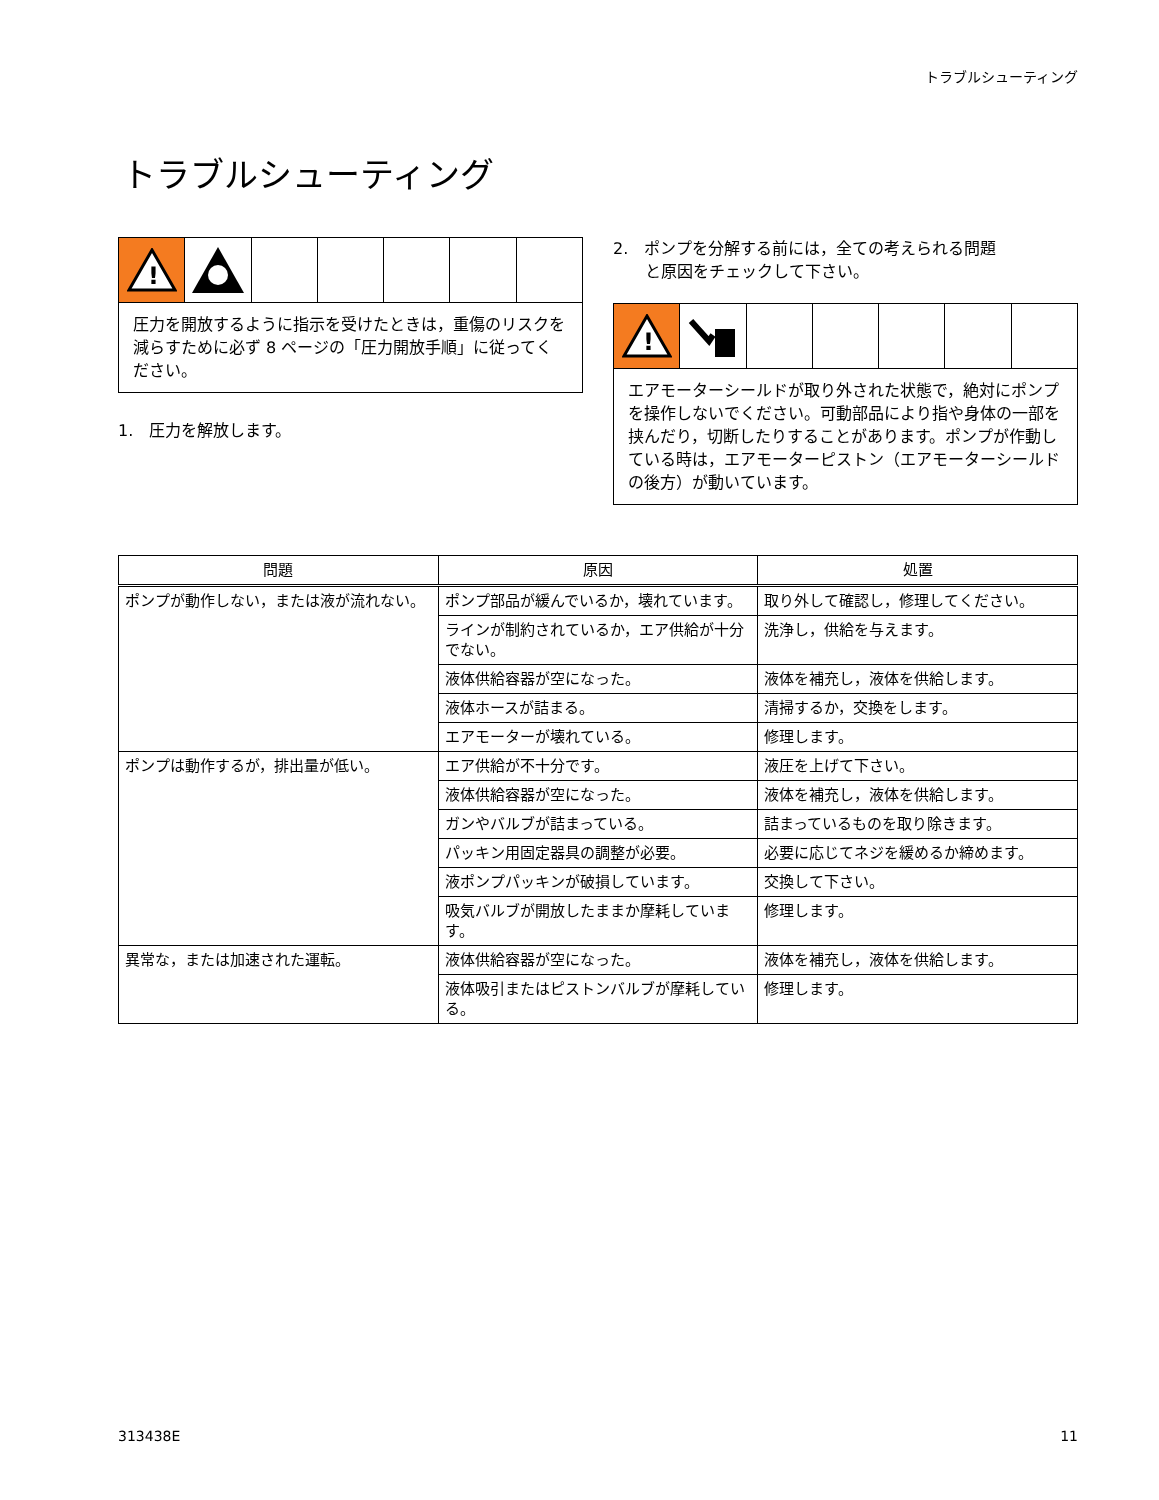トラブルシューティング
トラブルシューティング
!
圧力を開放するように指示を受けたときは，重傷のリスクを減らすために必ず 8 ページの「圧力開放手順」に従ってください。
1.　圧力を解放します。
2.　ポンプを分解する前には，全ての考えられる問題
　　と原因をチェックして下さい。
!
エアモーターシールドが取り外された状態で，絶対にポンプを操作しないでください。可動部品により指や身体の一部を挟んだり，切断したりすることがあります。ポンプが作動している時は，エアモーターピストン（エアモーターシールドの後方）が動いています。
| 問題 | 原因 | 処置 |
| --- | --- | --- |
| ポンプが動作しない，または液が流れない。 | ポンプ部品が緩んでいるか，壊れています。 | 取り外して確認し，修理してください。 |
| | ラインが制約されているか，エア供給が十分でない。 | 洗浄し，供給を与えます。 |
| | 液体供給容器が空になった。 | 液体を補充し，液体を供給します。 |
| | 液体ホースが詰まる。 | 清掃するか，交換をします。 |
| | エアモーターが壊れている。 | 修理します。 |
| ポンプは動作するが，排出量が低い。 | エア供給が不十分です。 | 液圧を上げて下さい。 |
| | 液体供給容器が空になった。 | 液体を補充し，液体を供給します。 |
| | ガンやバルブが詰まっている。 | 詰まっているものを取り除きます。 |
| | パッキン用固定器具の調整が必要。 | 必要に応じてネジを緩めるか締めます。 |
| | 液ポンプパッキンが破損しています。 | 交換して下さい。 |
| | 吸気バルブが開放したままか摩耗しています。 | 修理します。 |
| 異常な，または加速された運転。 | 液体供給容器が空になった。 | 液体を補充し，液体を供給します。 |
| | 液体吸引またはピストンバルブが摩耗している。 | 修理します。 |
313438E 11